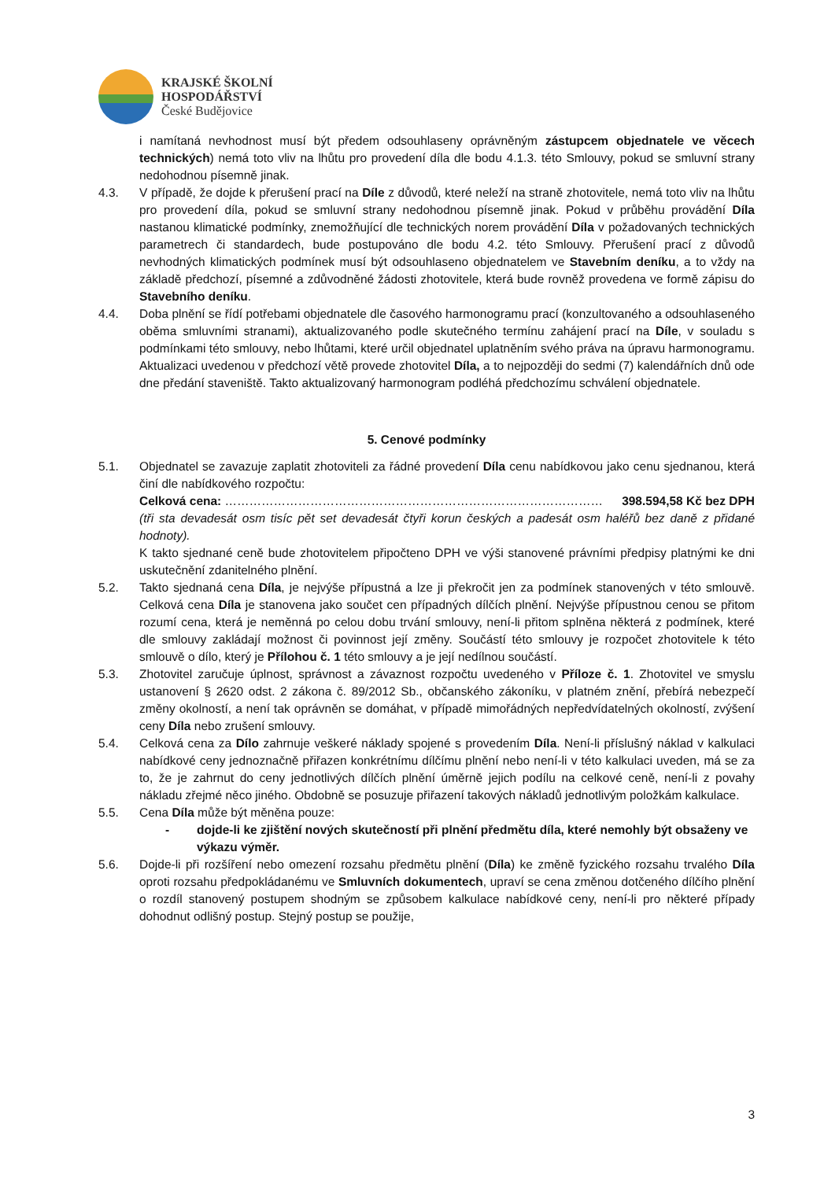KRAJSKÉ ŠKOLNÍ
HOSPODÁŘSTVÍ
České Budějovice
i namítaná nevhodnost musí být předem odsouhlaseny oprávněným zástupcem objednatele ve věcech technických) nemá toto vliv na lhůtu pro provedení díla dle bodu 4.1.3. této Smlouvy, pokud se smluvní strany nedohodnou písemně jinak.
4.3. V případě, že dojde k přerušení prací na Díle z důvodů, které neleží na straně zhotovitele, nemá toto vliv na lhůtu pro provedení díla, pokud se smluvní strany nedohodnou písemně jinak. Pokud v průběhu provádění Díla nastanou klimatické podmínky, znemožňující dle technických norem provádění Díla v požadovaných technických parametrech či standardech, bude postupováno dle bodu 4.2. této Smlouvy. Přerušení prací z důvodů nevhodných klimatických podmínek musí být odsouhlaseno objednatelem ve Stavebním deníku, a to vždy na základě předchozí, písemné a zdůvodněné žádosti zhotovitele, která bude rovněž provedena ve formě zápisu do Stavebního deníku.
4.4. Doba plnění se řídí potřebami objednatele dle časového harmonogramu prací (konzultovaného a odsouhlaseného oběma smluvními stranami), aktualizovaného podle skutečného termínu zahájení prací na Díle, v souladu s podmínkami této smlouvy, nebo lhůtami, které určil objednatel uplatněním svého práva na úpravu harmonogramu. Aktualizaci uvedenou v předchozí větě provede zhotovitel Díla, a to nejpozději do sedmi (7) kalendářních dnů ode dne předání staveniště. Takto aktualizovaný harmonogram podléhá předchozímu schválení objednatele.
5. Cenové podmínky
5.1. Objednatel se zavazuje zaplatit zhotoviteli za řádné provedení Díla cenu nabídkovou jako cenu sjednanou, která činí dle nabídkového rozpočtu:
Celková cena: ………………………………………………………………………………… 398.594,58 Kč bez DPH
(tři sta devadesát osm tisíc pět set devadesát čtyři korun českých a padesát osm haléřů bez daně z přidané hodnoty).
K takto sjednané ceně bude zhotovitelem připočteno DPH ve výši stanovené právními předpisy platnými ke dni uskutečnění zdanitelného plnění.
5.2. Takto sjednaná cena Díla, je nejvýše přípustná a lze ji překročit jen za podmínek stanovených v této smlouvě. Celková cena Díla je stanovena jako součet cen případných dílčích plnění. Nejvýše přípustnou cenou se přitom rozumí cena, která je neměnná po celou dobu trvání smlouvy, není-li přitom splněna některá z podmínek, které dle smlouvy zakládají možnost či povinnost její změny. Součástí této smlouvy je rozpočet zhotovitele k této smlouvě o dílo, který je Přílohou č. 1 této smlouvy a je její nedílnou součástí.
5.3. Zhotovitel zaručuje úplnost, správnost a závaznost rozpočtu uvedeného v Příloze č. 1. Zhotovitel ve smyslu ustanovení § 2620 odst. 2 zákona č. 89/2012 Sb., občanského zákoníku, v platném znění, přebírá nebezpečí změny okolností, a není tak oprávněn se domáhat, v případě mimořádných nepředvídatelných okolností, zvýšení ceny Díla nebo zrušení smlouvy.
5.4. Celková cena za Dílo zahrnuje veškeré náklady spojené s provedením Díla. Není-li příslušný náklad v kalkulaci nabídkové ceny jednoznačně přiřazen konkrétnímu dílčímu plnění nebo není-li v této kalkulaci uveden, má se za to, že je zahrnut do ceny jednotlivých dílčích plnění úměrně jejich podílu na celkové ceně, není-li z povahy nákladu zřejmé něco jiného. Obdobně se posuzuje přiřazení takových nákladů jednotlivým položkám kalkulace.
5.5. Cena Díla může být měněna pouze:
- dojde-li ke zjištění nových skutečností při plnění předmětu díla, které nemohly být obsaženy ve výkazu výměr.
5.6. Dojde-li při rozšíření nebo omezení rozsahu předmětu plnění (Díla) ke změně fyzického rozsahu trvalého Díla oproti rozsahu předpokládanému ve Smluvních dokumentech, upraví se cena změnou dotčeného dílčího plnění o rozdíl stanovený postupem shodným se způsobem kalkulace nabídkové ceny, není-li pro některé případy dohodnut odlišný postup. Stejný postup se použije,
3